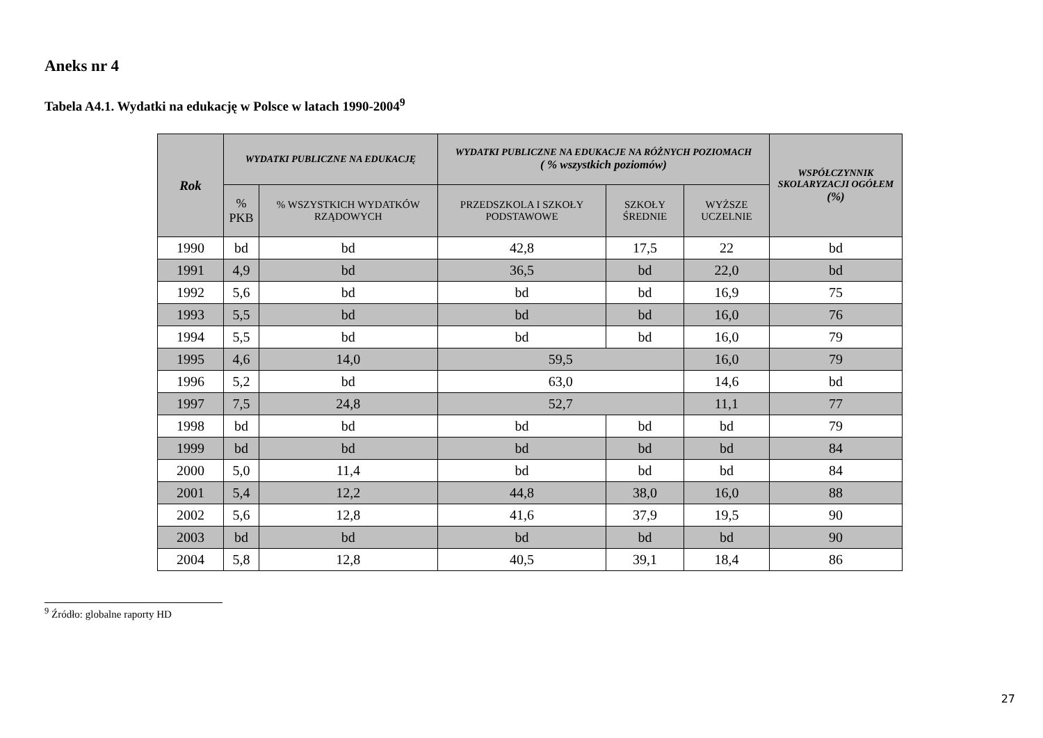Aneks nr 4
Tabela A4.1. Wydatki na edukację w Polsce w latach 1990-2004<sup>9</sup>
| Rok | WYDATKI PUBLICZNE NA EDUKACJĘ | | WYDATKI PUBLICZNE NA EDUKACJE NA RÓŻNYCH POZIOMACH ( % wszystkich poziomów) | | | WSPÓŁCZYNNIK SKOLARYZACJI OGÓŁEM (%) |
| --- | --- | --- | --- | --- | --- | --- |
| | % PKB | % WSZYSTKICH WYDATKÓW RZĄDOWYCH | PRZEDSZKOLA I SZKOŁY PODSTAWOWE | SZKOŁY ŚREDNIE | WYŻSZE UCZELNIE | |
| 1990 | bd | bd | 42,8 | 17,5 | 22 | bd |
| 1991 | 4,9 | bd | 36,5 | bd | 22,0 | bd |
| 1992 | 5,6 | bd | bd | bd | 16,9 | 75 |
| 1993 | 5,5 | bd | bd | bd | 16,0 | 76 |
| 1994 | 5,5 | bd | bd | bd | 16,0 | 79 |
| 1995 | 4,6 | 14,0 | 59,5 | | 16,0 | 79 |
| 1996 | 5,2 | bd | 63,0 | | 14,6 | bd |
| 1997 | 7,5 | 24,8 | 52,7 | | 11,1 | 77 |
| 1998 | bd | bd | bd | bd | bd | 79 |
| 1999 | bd | bd | bd | bd | bd | 84 |
| 2000 | 5,0 | 11,4 | bd | bd | bd | 84 |
| 2001 | 5,4 | 12,2 | 44,8 | 38,0 | 16,0 | 88 |
| 2002 | 5,6 | 12,8 | 41,6 | 37,9 | 19,5 | 90 |
| 2003 | bd | bd | bd | bd | bd | 90 |
| 2004 | 5,8 | 12,8 | 40,5 | 39,1 | 18,4 | 86 |
<sup>9</sup> Źródło: globalne raporty HD
27